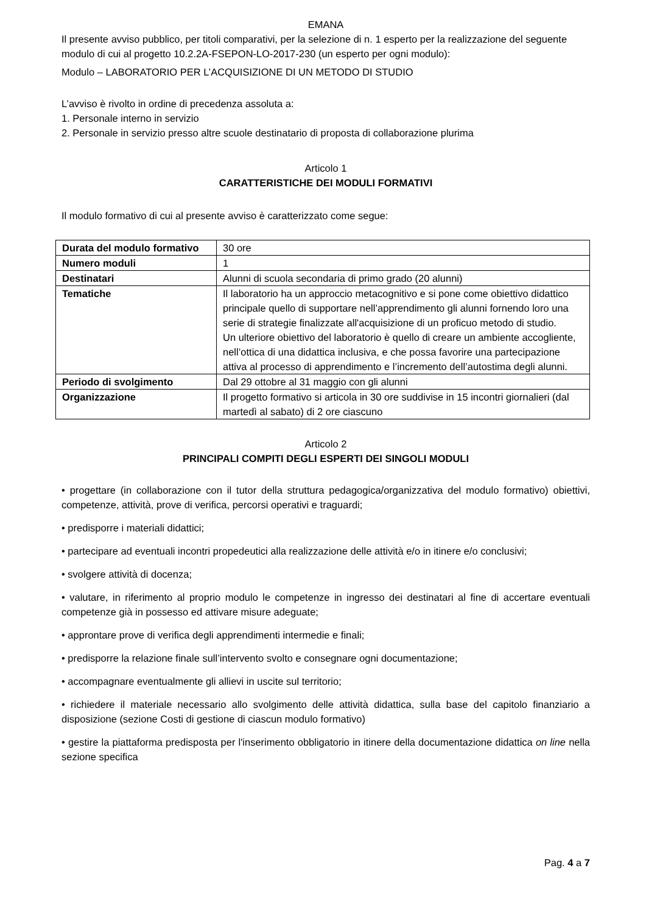EMANA
Il presente avviso pubblico, per titoli comparativi, per la selezione di n. 1 esperto per la realizzazione del seguente modulo di cui al progetto 10.2.2A-FSEPON-LO-2017-230 (un esperto per ogni modulo):
Modulo – LABORATORIO PER L’ACQUISIZIONE DI UN METODO DI STUDIO
L’avviso è rivolto in ordine di precedenza assoluta a:
1. Personale interno in servizio
2. Personale in servizio presso altre scuole destinatario di proposta di collaborazione plurima
Articolo 1
CARATTERISTICHE DEI MODULI FORMATIVI
Il modulo formativo di cui al presente avviso è caratterizzato come segue:
| Durata del modulo formativo | 30 ore |
| Numero moduli | 1 |
| Destinatari | Alunni di scuola secondaria di primo grado (20 alunni) |
| Tematiche | Il laboratorio ha un approccio metacognitivo e si pone come obiettivo didattico principale quello di supportare nell’apprendimento gli alunni fornendo loro una serie di strategie finalizzate all'acquisizione di un proficuo metodo di studio. Un ulteriore obiettivo del laboratorio è quello di creare un ambiente accogliente, nell’ottica di una didattica inclusiva, e che possa favorire una partecipazione attiva al processo di apprendimento e l’incremento dell’autostima degli alunni. |
| Periodo di svolgimento | Dal 29 ottobre al 31 maggio con gli alunni |
| Organizzazione | Il progetto formativo si articola in 30 ore suddivise in 15 incontri giornalieri (dal martedì al sabato) di 2 ore ciascuno |
Articolo 2
PRINCIPALI COMPITI DEGLI ESPERTI DEI SINGOLI MODULI
• progettare (in collaborazione con il tutor della struttura pedagogica/organizzativa del modulo formativo) obiettivi, competenze, attività, prove di verifica, percorsi operativi e traguardi;
• predisporre i materiali didattici;
• partecipare ad eventuali incontri propedeutici alla realizzazione delle attività e/o in itinere e/o conclusivi;
• svolgere attività di docenza;
• valutare, in riferimento al proprio modulo le competenze in ingresso dei destinatari al fine di accertare eventuali competenze già in possesso ed attivare misure adeguate;
• approntare prove di verifica degli apprendimenti intermedie e finali;
• predisporre la relazione finale sull’intervento svolto e consegnare ogni documentazione;
• accompagnare eventualmente gli allievi in uscite sul territorio;
• richiedere il materiale necessario allo svolgimento delle attività didattica, sulla base del capitolo finanziario a disposizione (sezione Costi di gestione di ciascun modulo formativo)
• gestire la piattaforma predisposta per l'inserimento obbligatorio in itinere della documentazione didattica on line nella sezione specifica
Pag. 4 a 7